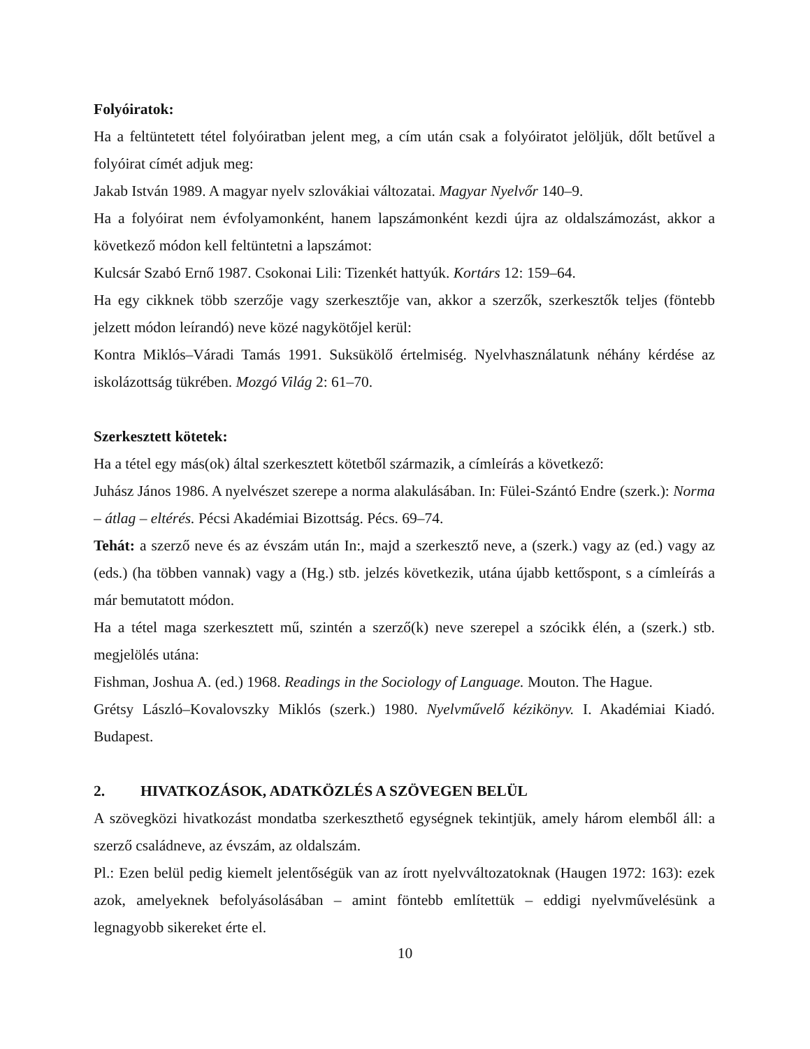Folyóiratok:
Ha a feltüntetett tétel folyóiratban jelent meg, a cím után csak a folyóiratot jelöljük, dőlt betűvel a folyóirat címét adjuk meg:
Jakab István 1989. A magyar nyelv szlovákiai változatai. Magyar Nyelvőr 140–9.
Ha a folyóirat nem évfolyamonként, hanem lapszámonként kezdi újra az oldalszámozást, akkor a következő módon kell feltüntetni a lapszámot:
Kulcsár Szabó Ernő 1987. Csokonai Lili: Tizenkét hattyúk. Kortárs 12: 159–64.
Ha egy cikknek több szerzője vagy szerkesztője van, akkor a szerzők, szerkesztők teljes (föntebb jelzett módon leírandó) neve közé nagykötőjel kerül:
Kontra Miklós–Váradi Tamás 1991. Suksükölő értelmiség. Nyelvhasználatunk néhány kérdése az iskolázottság tükrében. Mozgó Világ 2: 61–70.
Szerkesztett kötetek:
Ha a tétel egy más(ok) által szerkesztett kötetből származik, a címleírás a következő:
Juhász János 1986. A nyelvészet szerepe a norma alakulásában. In: Fülei-Szántó Endre (szerk.): Norma – átlag – eltérés. Pécsi Akadémiai Bizottság. Pécs. 69–74.
Tehát: a szerző neve és az évszám után In:, majd a szerkesztő neve, a (szerk.) vagy az (ed.) vagy az (eds.) (ha többen vannak) vagy a (Hg.) stb. jelzés következik, utána újabb kettőspont, s a címleírás a már bemutatott módon.
Ha a tétel maga szerkesztett mű, szintén a szerző(k) neve szerepel a szócikk élén, a (szerk.) stb. megjelölés utána:
Fishman, Joshua A. (ed.) 1968. Readings in the Sociology of Language. Mouton. The Hague.
Grétsy László–Kovalovszky Miklós (szerk.) 1980. Nyelvművelő kézikönyv. I. Akadémiai Kiadó. Budapest.
2. HIVATKOZÁSOK, ADATKÖZLÉS A SZÖVEGEN BELÜL
A szövegközi hivatkozást mondatba szerkeszthető egységnek tekintjük, amely három elemből áll: a szerző családneve, az évszám, az oldalszám.
Pl.: Ezen belül pedig kiemelt jelentőségük van az írott nyelvváltozatoknak (Haugen 1972: 163): ezek azok, amelyeknek befolyásolásában – amint föntebb említettük – eddigi nyelvművelésünk a legnagyobb sikereket érte el.
10